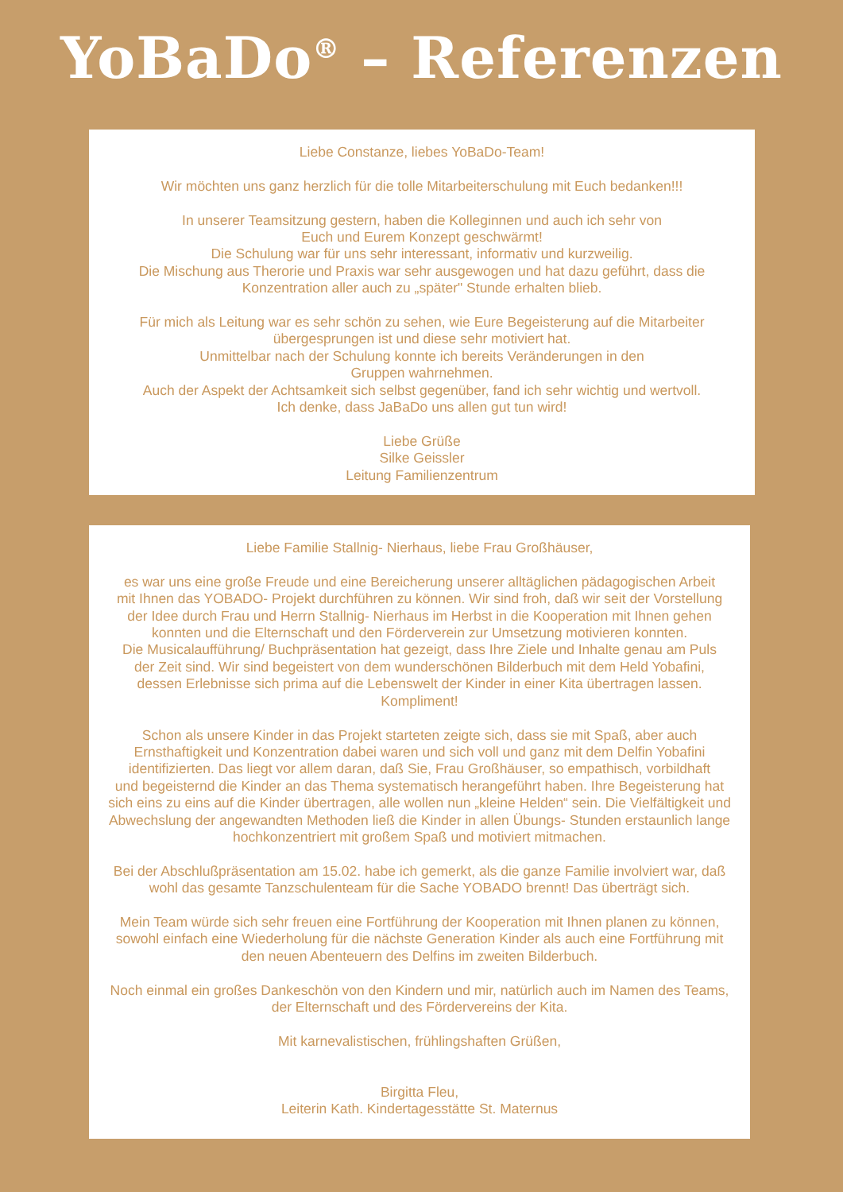YoBaDo<sup>®</sup> – Referenzen
Liebe Constanze, liebes YoBaDo-Team!
Wir möchten uns ganz herzlich für die tolle Mitarbeiterschulung mit Euch bedanken!!!
In unserer Teamsitzung gestern, haben die Kolleginnen und auch ich sehr von
Euch und Eurem Konzept geschwärmt!
Die Schulung war für uns sehr interessant, informativ und kurzweilig.
Die Mischung aus Therorie und Praxis war sehr ausgewogen und hat dazu geführt, dass die
Konzentration aller auch zu „später" Stunde erhalten blieb.
Für mich als Leitung war es sehr schön zu sehen, wie Eure Begeisterung auf die Mitarbeiter
übergesprungen ist und diese sehr motiviert hat.
Unmittelbar nach der Schulung konnte ich bereits Veränderungen in den
Gruppen wahrnehmen.
Auch der Aspekt der Achtsamkeit sich selbst gegenüber, fand ich sehr wichtig und wertvoll.
Ich denke, dass JaBaDo uns allen gut tun wird!
Liebe Grüße
Silke Geissler
Leitung Familienzentrum
Liebe Familie Stallnig- Nierhaus, liebe Frau Großhäuser,
es war uns eine große Freude und eine Bereicherung unserer alltäglichen pädagogischen Arbeit
mit Ihnen das YOBADO- Projekt durchführen zu können. Wir sind froh, daß wir seit der Vorstellung
der Idee durch Frau und Herrn Stallnig- Nierhaus im Herbst in die Kooperation mit Ihnen gehen
konnten und die Elternschaft und den Förderverein zur Umsetzung motivieren konnten.
Die Musicalaufführung/ Buchpräsentation hat gezeigt, dass Ihre Ziele und Inhalte genau am Puls
der Zeit sind. Wir sind begeistert von dem wunderschönen Bilderbuch mit dem Held Yobafini,
dessen Erlebnisse sich prima auf die Lebenswelt der Kinder in einer Kita übertragen lassen.
Kompliment!
Schon als unsere Kinder in das Projekt starteten zeigte sich, dass sie mit Spaß, aber auch
Ernsthaftigkeit und Konzentration dabei waren und sich voll und ganz mit dem Delfin Yobafini
identifizierten. Das liegt vor allem daran, daß Sie, Frau Großhäuser, so empathisch, vorbildhaft
und begeisternd die Kinder an das Thema systematisch herangeführt haben. Ihre Begeisterung hat
sich eins zu eins auf die Kinder übertragen, alle wollen nun „kleine Helden“ sein. Die Vielfältigkeit und
Abwechslung der angewandten Methoden ließ die Kinder in allen Übungs- Stunden erstaunlich lange
hochkonzentriert mit großem Spaß und motiviert mitmachen.
Bei der Abschlußpräsentation am 15.02. habe ich gemerkt, als die ganze Familie involviert war, daß
wohl das gesamte Tanzschulenteam für die Sache YOBADO brennt! Das überträgt sich.
Mein Team würde sich sehr freuen eine Fortführung der Kooperation mit Ihnen planen zu können,
sowohl einfach eine Wiederholung für die nächste Generation Kinder als auch eine Fortführung mit
den neuen Abenteuern des Delfins im zweiten Bilderbuch.
Noch einmal ein großes Dankeschön von den Kindern und mir, natürlich auch im Namen des Teams,
der Elternschaft und des Fördervereins der Kita.
Mit karnevalistischen, frühlingshaften Grüßen,
Birgitta Fleu,
Leiterin Kath. Kindertagesstätte St. Maternus